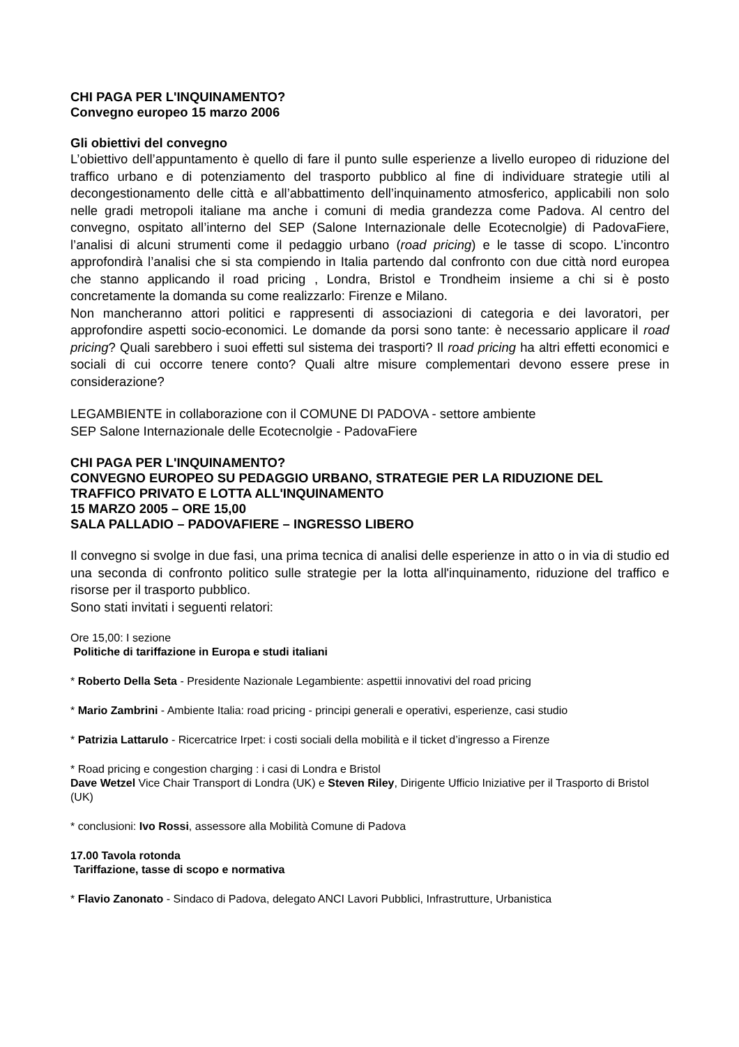CHI PAGA PER L'INQUINAMENTO?
Convegno europeo 15 marzo 2006
Gli obiettivi del convegno
L’obiettivo dell’appuntamento è quello di fare il punto sulle esperienze a livello europeo di riduzione del traffico urbano e di potenziamento del trasporto pubblico al fine di individuare strategie utili al decongestionamento delle città e all’abbattimento dell’inquinamento atmosferico, applicabili non solo nelle gradi metropoli italiane ma anche i comuni di media grandezza come Padova. Al centro del convegno, ospitato all’interno del SEP (Salone Internazionale delle Ecotecnolgie) di PadovaFiere, l’analisi di alcuni strumenti come il pedaggio urbano (road pricing) e le tasse di scopo. L’incontro approfondirà l’analisi che si sta compiendo in Italia partendo dal confronto con due città nord europea che stanno applicando il road pricing , Londra, Bristol e Trondheim insieme a chi si è posto concretamente la domanda su come realizzarlo: Firenze e Milano.
Non mancheranno attori politici e rappresenti di associazioni di categoria e dei lavoratori, per approfondire aspetti socio-economici. Le domande da porsi sono tante: è necessario applicare il road pricing? Quali sarebbero i suoi effetti sul sistema dei trasporti? Il road pricing ha altri effetti economici e sociali di cui occorre tenere conto? Quali altre misure complementari devono essere prese in considerazione?
LEGAMBIENTE in collaborazione con il COMUNE DI PADOVA - settore ambiente
SEP Salone Internazionale delle Ecotecnolgie - PadovaFiere
CHI PAGA PER L'INQUINAMENTO?
CONVEGNO EUROPEO SU PEDAGGIO URBANO, STRATEGIE PER LA RIDUZIONE DEL TRAFFICO PRIVATO E LOTTA ALL'INQUINAMENTO
15 MARZO 2005 – ORE 15,00
SALA PALLADIO – PADOVAFIERE – INGRESSO LIBERO
Il convegno si svolge in due fasi, una prima tecnica di analisi delle esperienze in atto o in via di studio ed una seconda di confronto politico sulle strategie per la lotta all'inquinamento, riduzione del traffico e risorse per il trasporto pubblico.
Sono stati invitati i seguenti relatori:
Ore 15,00: I sezione
Politiche di tariffazione in Europa e studi italiani
* Roberto Della Seta - Presidente Nazionale Legambiente: aspettii innovativi del road pricing
* Mario Zambrini - Ambiente Italia: road pricing - principi generali e operativi, esperienze, casi studio
* Patrizia Lattarulo - Ricercatrice Irpet: i costi sociali della mobilità e il ticket d’ingresso a Firenze
* Road pricing e congestion charging : i casi di Londra e Bristol
Dave Wetzel Vice Chair Transport di Londra (UK) e Steven Riley, Dirigente Ufficio Iniziative per il Trasporto di Bristol (UK)
* conclusioni: Ivo Rossi, assessore alla Mobilità Comune di Padova
17.00 Tavola rotonda
Tariffazione, tasse di scopo e normativa
* Flavio Zanonato - Sindaco di Padova, delegato ANCI Lavori Pubblici, Infrastrutture, Urbanistica